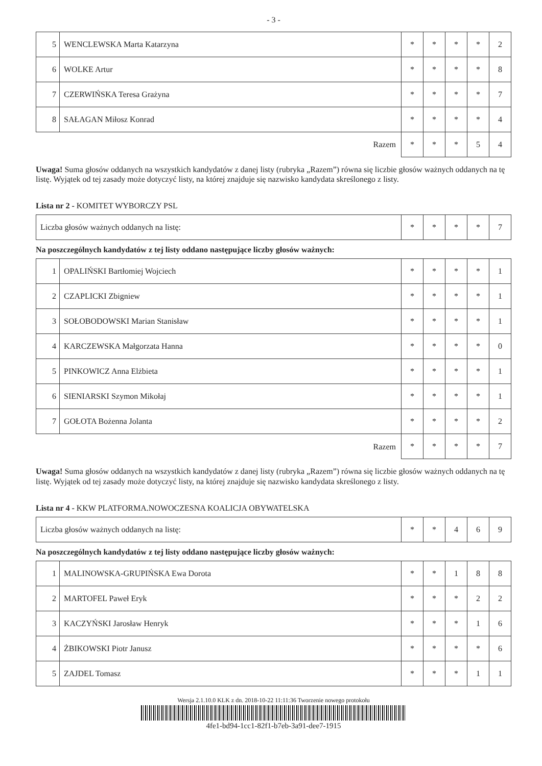- 3 -
| 5 | WENCLEWSKA Marta Katarzyna | * | * | * | * | 2 |
| 6 | WOLKE Artur | * | * | * | * | 8 |
| 7 | CZERWIŃSKA Teresa Grażyna | * | * | * | * | 7 |
| 8 | SAŁAGAN Miłosz Konrad | * | * | * | * | 4 |
| Razem | | * | * | * | 5 | 4 |
Uwaga! Suma głosów oddanych na wszystkich kandydatów z danej listy (rubryka „Razem”) równa się liczbie głosów ważnych oddanych na tę listę. Wyjątek od tej zasady może dotyczyć listy, na której znajduje się nazwisko kandydata skreślonego z listy.
Lista nr 2 - KOMITET WYBORCZY PSL
| Liczba głosów ważnych oddanych na listę: | * | * | * | * | 7 |
Na poszczególnych kandydatów z tej listy oddano następujące liczby głosów ważnych:
| 1 | OPALIŃSKI Bartłomiej Wojciech | * | * | * | * | 1 |
| 2 | CZAPLICKI Zbigniew | * | * | * | * | 1 |
| 3 | SOŁOBODOWSKI Marian Stanisław | * | * | * | * | 1 |
| 4 | KARCZEWSKA Małgorzata Hanna | * | * | * | * | 0 |
| 5 | PINKOWICZ Anna Elżbieta | * | * | * | * | 1 |
| 6 | SIENIARSKI Szymon Mikołaj | * | * | * | * | 1 |
| 7 | GOŁOTA Bożenna Jolanta | * | * | * | * | 2 |
| Razem | | * | * | * | * | 7 |
Uwaga! Suma głosów oddanych na wszystkich kandydatów z danej listy (rubryka „Razem”) równa się liczbie głosów ważnych oddanych na tę listę. Wyjątek od tej zasady może dotyczyć listy, na której znajduje się nazwisko kandydata skreślonego z listy.
Lista nr 4 - KKW PLATFORMA.NOWOCZESNA KOALICJA OBYWATELSKA
| Liczba głosów ważnych oddanych na listę: | * | * | 4 | 6 | 9 |
Na poszczególnych kandydatów z tej listy oddano następujące liczby głosów ważnych:
| 1 | MALINOWSKA-GRUPIŃSKA Ewa Dorota | * | * | 1 | 8 | 8 |
| 2 | MARTOFEL Paweł Eryk | * | * | * | 2 | 2 |
| 3 | KACZYŃSKI Jarosław Henryk | * | * | * | 1 | 6 |
| 4 | ŻBIKOWSKI Piotr Janusz | * | * | * | * | 6 |
| 5 | ZAJDEL Tomasz | * | * | * | 1 | 1 |
Wersja 2.1.10.0 KLK z dn. 2018-10-22 11:11:36 Tworzenie nowego protokołu
4fe1-bd94-1cc1-82f1-b7eb-3a91-dee7-1915